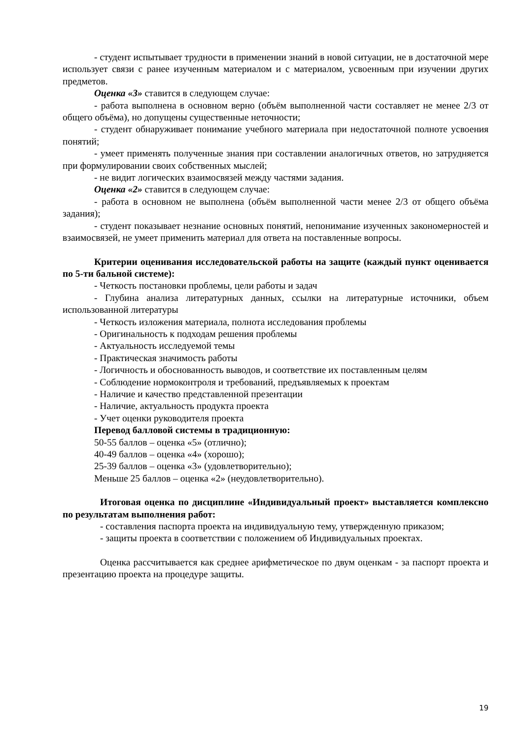- студент испытывает трудности в применении знаний в новой ситуации, не в достаточной мере использует связи с ранее изученным материалом и с материалом, усвоенным при изучении других предметов.
Оценка «3» ставится в следующем случае:
- работа выполнена в основном верно (объём выполненной части составляет не менее 2/3 от общего объёма), но допущены существенные неточности;
- студент обнаруживает понимание учебного материала при недостаточной полноте усвоения понятий;
- умеет применять полученные знания при составлении аналогичных ответов, но затрудняется при формулировании своих собственных мыслей;
- не видит логических взаимосвязей между частями задания.
Оценка «2» ставится в следующем случае:
- работа в основном не выполнена (объём выполненной части менее 2/3 от общего объёма задания);
- студент показывает незнание основных понятий, непонимание изученных закономерностей и взаимосвязей, не умеет применить материал для ответа на поставленные вопросы.
Критерии оценивания исследовательской работы на защите (каждый пункт оценивается по 5-ти бальной системе):
- Четкость постановки проблемы, цели работы и задач
- Глубина анализа литературных данных, ссылки на литературные источники, объем использованной литературы
- Четкость изложения материала, полнота исследования проблемы
- Оригинальность к подходам решения проблемы
- Актуальность исследуемой темы
- Практическая значимость работы
- Логичность и обоснованность выводов, и соответствие их поставленным целям
- Соблюдение нормоконтроля и требований, предъявляемых к проектам
- Наличие и качество представленной презентации
- Наличие, актуальность продукта проекта
- Учет оценки руководителя проекта
Перевод балловой системы в традиционную:
50-55 баллов – оценка «5» (отлично);
40-49 баллов – оценка «4» (хорошо);
25-39 баллов – оценка «3» (удовлетворительно);
Меньше 25 баллов – оценка «2» (неудовлетворительно).
Итоговая оценка по дисциплине «Индивидуальный проект» выставляется комплексно по результатам выполнения работ:
- составления паспорта проекта на индивидуальную тему, утвержденную приказом;
- защиты проекта в соответствии с положением об Индивидуальных проектах.
Оценка рассчитывается как среднее арифметическое по двум оценкам - за паспорт проекта и презентацию проекта на процедуре защиты.
19